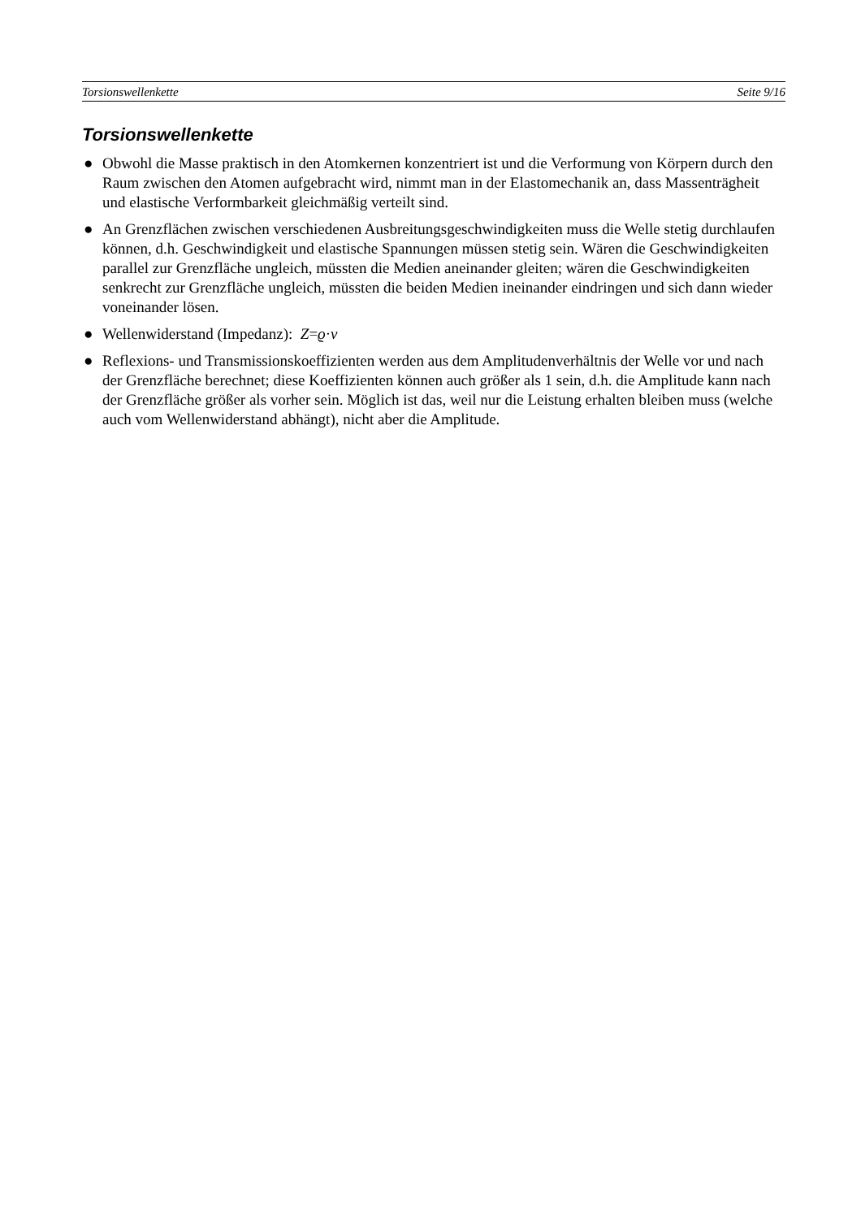Torsionswellenkette Seite 9/16
Torsionswellenkette
● Obwohl die Masse praktisch in den Atomkernen konzentriert ist und die Verformung von Körpern durch den Raum zwischen den Atomen aufgebracht wird, nimmt man in der Elastomechanik an, dass Massenträgheit und elastische Verformbarkeit gleichmäßig verteilt sind.
● An Grenzflächen zwischen verschiedenen Ausbreitungsgeschwindigkeiten muss die Welle stetig durchlaufen können, d.h. Geschwindigkeit und elastische Spannungen müssen stetig sein. Wären die Geschwindigkeiten parallel zur Grenzfläche ungleich, müssten die Medien aneinander gleiten; wären die Geschwindigkeiten senkrecht zur Grenzfläche ungleich, müssten die beiden Medien ineinander eindringen und sich dann wieder voneinander lösen.
● Wellenwiderstand (Impedanz): Z=ϱ·v
● Reflexions- und Transmissionskoeffizienten werden aus dem Amplitudenverhältnis der Welle vor und nach der Grenzfläche berechnet; diese Koeffizienten können auch größer als 1 sein, d.h. die Amplitude kann nach der Grenzfläche größer als vorher sein. Möglich ist das, weil nur die Leistung erhalten bleiben muss (welche auch vom Wellenwiderstand abhängt), nicht aber die Amplitude.